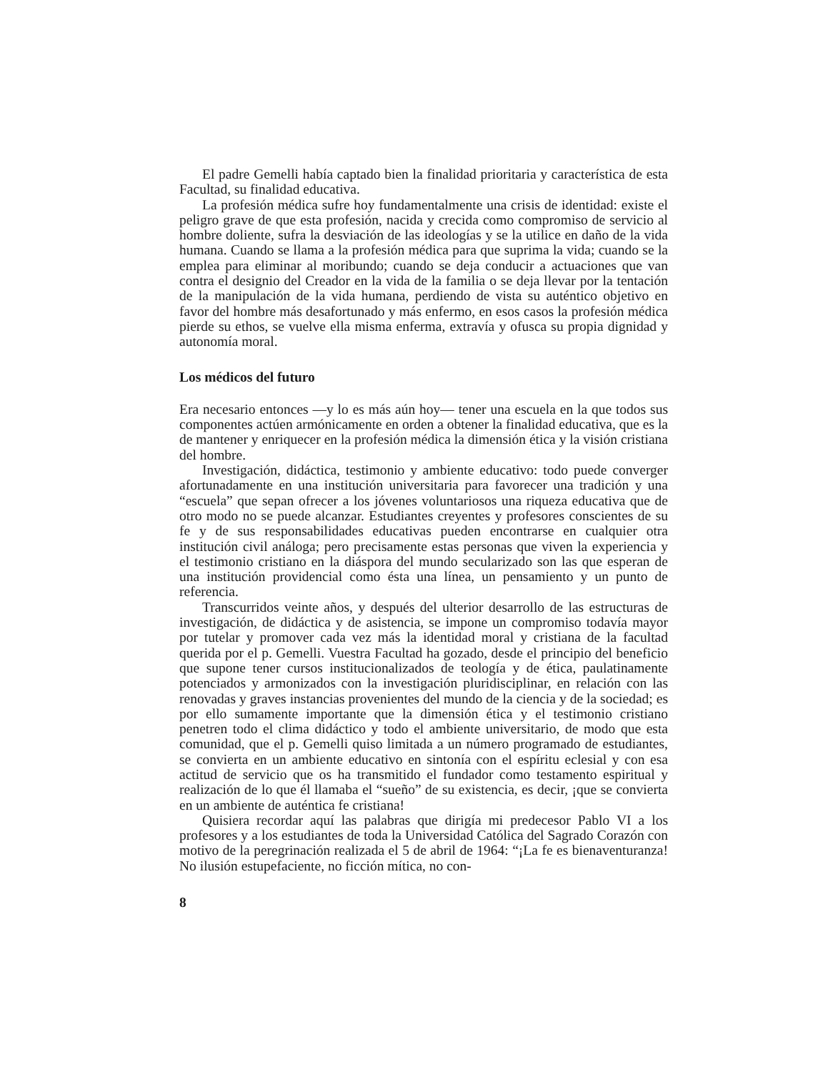El padre Gemelli había captado bien la finalidad prioritaria y característica de esta Facultad, su finalidad educativa.
La profesión médica sufre hoy fundamentalmente una crisis de identidad: existe el peligro grave de que esta profesión, nacida y crecida como compromiso de servicio al hombre doliente, sufra la desviación de las ideologías y se la utilice en daño de la vida humana. Cuando se llama a la profesión médica para que suprima la vida; cuando se la emplea para eliminar al moribundo; cuando se deja conducir a actuaciones que van contra el designio del Creador en la vida de la familia o se deja llevar por la tentación de la manipulación de la vida humana, perdiendo de vista su auténtico objetivo en favor del hombre más desafortunado y más enfermo, en esos casos la profesión médica pierde su ethos, se vuelve ella misma enferma, extravía y ofusca su propia dignidad y autonomía moral.
Los médicos del futuro
Era necesario entonces —y lo es más aún hoy— tener una escuela en la que todos sus componentes actúen armónicamente en orden a obtener la finalidad educativa, que es la de mantener y enriquecer en la profesión médica la dimensión ética y la visión cristiana del hombre.
Investigación, didáctica, testimonio y ambiente educativo: todo puede converger afortunadamente en una institución universitaria para favorecer una tradición y una “escuela” que sepan ofrecer a los jóvenes voluntariosos una riqueza educativa que de otro modo no se puede alcanzar. Estudiantes creyentes y profesores conscientes de su fe y de sus responsabilidades educativas pueden encontrarse en cualquier otra institución civil análoga; pero precisamente estas personas que viven la experiencia y el testimonio cristiano en la diáspora del mundo secularizado son las que esperan de una institución providencial como ésta una línea, un pensamiento y un punto de referencia.
Transcurridos veinte años, y después del ulterior desarrollo de las estructuras de investigación, de didáctica y de asistencia, se impone un compromiso todavía mayor por tutelar y promover cada vez más la identidad moral y cristiana de la facultad querida por el p. Gemelli. Vuestra Facultad ha gozado, desde el principio del beneficio que supone tener cursos institucionalizados de teología y de ética, paulatinamente potenciados y armonizados con la investigación pluridisciplinar, en relación con las renovadas y graves instancias provenientes del mundo de la ciencia y de la sociedad; es por ello sumamente importante que la dimensión ética y el testimonio cristiano penetren todo el clima didáctico y todo el ambiente universitario, de modo que esta comunidad, que el p. Gemelli quiso limitada a un número programado de estudiantes, se convierta en un ambiente educativo en sintonía con el espíritu eclesial y con esa actitud de servicio que os ha transmitido el fundador como testamento espiritual y realización de lo que él llamaba el “sueño” de su existencia, es decir, ¡que se convierta en un ambiente de auténtica fe cristiana!
Quisiera recordar aquí las palabras que dirigía mi predecesor Pablo VI a los profesores y a los estudiantes de toda la Universidad Católica del Sagrado Corazón con motivo de la peregrinación realizada el 5 de abril de 1964: “¡La fe es bienaventuranza! No ilusión estupefaciente, no ficción mítica, no con-
8